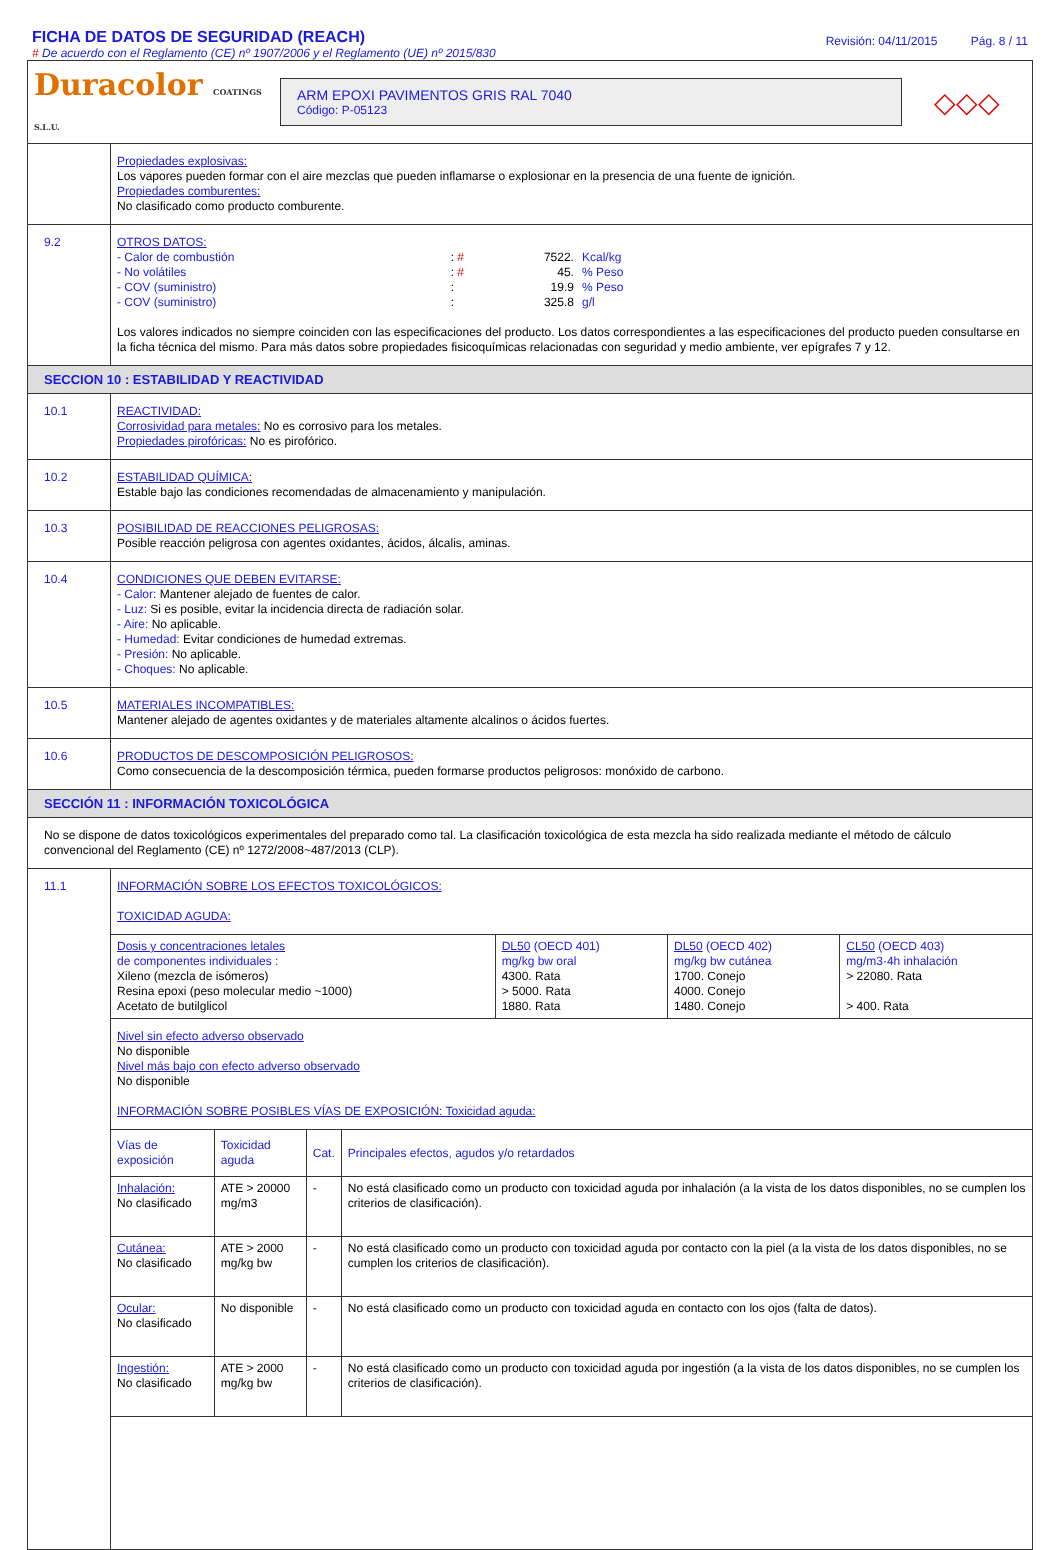FICHA DE DATOS DE SEGURIDAD (REACH)
# De acuerdo con el Reglamento (CE) nº 1907/2006 y el Reglamento (UE) nº 2015/830
Revisión: 04/11/2015 Pág. 8 / 11
Duracolor COATINGS S.L.U.
ARM EPOXI PAVIMENTOS GRIS RAL 7040
Código: P-05123
◇◇◇
Propiedades explosivas:
Los vapores pueden formar con el aire mezclas que pueden inflamarse o explosionar en la presencia de una fuente de ignición.
Propiedades comburentes:
No clasificado como producto comburente.
9.2
OTROS DATOS:
| - Calor de combustión | : # | 7522. | Kcal/kg |
| - No volátiles | : # | 45. | % Peso |
| - COV (suministro) | : | 19.9 | % Peso |
| - COV (suministro) | : | 325.8 | g/l |
Los valores indicados no siempre coinciden con las especificaciones del producto. Los datos correspondientes a las especificaciones del producto pueden consultarse en la ficha técnica del mismo. Para más datos sobre propiedades fisicoquímicas relacionadas con seguridad y medio ambiente, ver epígrafes 7 y 12.
SECCION 10 : ESTABILIDAD Y REACTIVIDAD
10.1
REACTIVIDAD:
Corrosividad para metales: No es corrosivo para los metales.
Propiedades pirofóricas: No es pirofórico.
10.2
ESTABILIDAD QUÍMICA:
Estable bajo las condiciones recomendadas de almacenamiento y manipulación.
10.3
POSIBILIDAD DE REACCIONES PELIGROSAS:
Posible reacción peligrosa con agentes oxidantes, ácidos, álcalis, aminas.
10.4
CONDICIONES QUE DEBEN EVITARSE:
- Calor: Mantener alejado de fuentes de calor.
- Luz: Si es posible, evitar la incidencia directa de radiación solar.
- Aire: No aplicable.
- Humedad: Evitar condiciones de humedad extremas.
- Presión: No aplicable.
- Choques: No aplicable.
10.5
MATERIALES INCOMPATIBLES:
Mantener alejado de agentes oxidantes y de materiales altamente alcalinos o ácidos fuertes.
10.6
PRODUCTOS DE DESCOMPOSICIÓN PELIGROSOS:
Como consecuencia de la descomposición térmica, pueden formarse productos peligrosos: monóxido de carbono.
SECCIÓN 11 : INFORMACIÓN TOXICOLÓGICA
No se dispone de datos toxicológicos experimentales del preparado como tal. La clasificación toxicológica de esta mezcla ha sido realizada mediante el método de cálculo convencional del Reglamento (CE) nº 1272/2008~487/2013 (CLP).
11.1
INFORMACIÓN SOBRE LOS EFECTOS TOXICOLÓGICOS:
TOXICIDAD AGUDA:
| Dosis y concentraciones letales de componentes individuales : Xileno (mezcla de isómeros) Resina epoxi (peso molecular medio ~1000) Acetato de butilglicol | DL50 (OECD 401) mg/kg bw oral 4300. Rata > 5000. Rata 1880. Rata | DL50 (OECD 402) mg/kg bw cutánea 1700. Conejo 4000. Conejo 1480. Conejo | CL50 (OECD 403) mg/m3·4h inhalación > 22080. Rata > 400. Rata |
Nivel sin efecto adverso observado
No disponible
Nivel más bajo con efecto adverso observado
No disponible
INFORMACIÓN SOBRE POSIBLES VÍAS DE EXPOSICIÓN: Toxicidad aguda:
| Vías de exposición | Toxicidad aguda | Cat. | Principales efectos, agudos y/o retardados |
| --- | --- | --- | --- |
| Inhalación: No clasificado | ATE > 20000 mg/m3 | - | No está clasificado como un producto con toxicidad aguda por inhalación (a la vista de los datos disponibles, no se cumplen los criterios de clasificación). |
| Cutánea: No clasificado | ATE > 2000 mg/kg bw | - | No está clasificado como un producto con toxicidad aguda por contacto con la piel (a la vista de los datos disponibles, no se cumplen los criterios de clasificación). |
| Ocular: No clasificado | No disponible | - | No está clasificado como un producto con toxicidad aguda en contacto con los ojos (falta de datos). |
| Ingestión: No clasificado | ATE > 2000 mg/kg bw | - | No está clasificado como un producto con toxicidad aguda por ingestión (a la vista de los datos disponibles, no se cumplen los criterios de clasificación). |